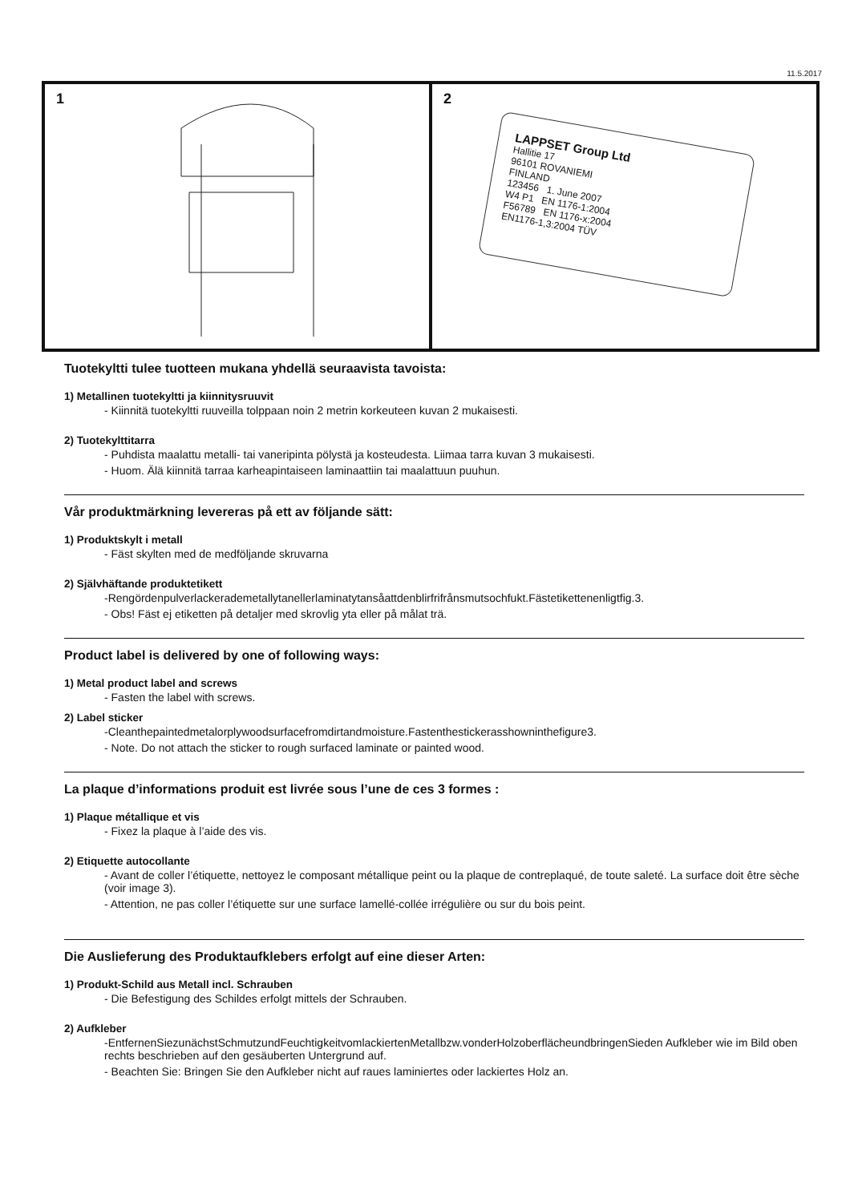11.5.2017
1 2
LAPPSET Group Ltd
Hallitie 17
96101 ROVANIEMI
FINLAND
123456 1. June 2007
W4 P1 EN 1176-1:2004
F56789 EN 1176-x:2004
EN1176-1,3:2004 TÜV
Tuotekyltti tulee tuotteen mukana yhdellä seuraavista tavoista:
1) Metallinen tuotekyltti ja kiinnitysruuvit
- Kiinnitä tuotekyltti ruuveilla tolppaan noin 2 metrin korkeuteen kuvan 2 mukaisesti.
2) Tuotekylttitarra
- Puhdista maalattu metalli- tai vaneripinta pölystä ja kosteudesta. Liimaa tarra kuvan 3 mukaisesti.
- Huom. Älä kiinnitä tarraa karheapintaiseen laminaattiin tai maalattuun puuhun.
Vår produktmärkning levereras på ett av följande sätt:
1) Produktskylt i metall
- Fäst skylten med de medföljande skruvarna
2) Självhäftande produktetikett
-Rengördenpulverlackerademetallytanellerlaminatytansåattdenblirfrifrånsmutsochfukt.Fästetikettenenligtfig.3.
- Obs! Fäst ej etiketten på detaljer med skrovlig yta eller på målat trä.
Product label is delivered by one of following ways:
1) Metal product label and screws
- Fasten the label with screws.
2) Label sticker
-Cleanthepaintedmetalorplywoodsurfacefromdirtandmoisture.Fastenthestickerasshowninthefigure3.
- Note. Do not attach the sticker to rough surfaced laminate or painted wood.
La plaque d’informations produit est livrée sous l’une de ces 3 formes :
1) Plaque métallique et vis
- Fixez la plaque à l’aide des vis.
2) Etiquette autocollante
- Avant de coller l’étiquette, nettoyez le composant métallique peint ou la plaque de contreplaqué, de toute saleté. La surface doit être sèche (voir image 3).
- Attention, ne pas coller l’étiquette sur une surface lamellé-collée irrégulière ou sur du bois peint.
Die Auslieferung des Produktaufklebers erfolgt auf eine dieser Arten:
1) Produkt-Schild aus Metall incl. Schrauben
- Die Befestigung des Schildes erfolgt mittels der Schrauben.
2) Aufkleber
-EntfernenSiezunächstSchmutzundFeuchtigkeitvomlackiertenMetallbzw.vonderHolzoberflächeundbringenSieden Aufkleber wie im Bild oben rechts beschrieben auf den gesäuberten Untergrund auf.
- Beachten Sie: Bringen Sie den Aufkleber nicht auf raues laminiertes oder lackiertes Holz an.